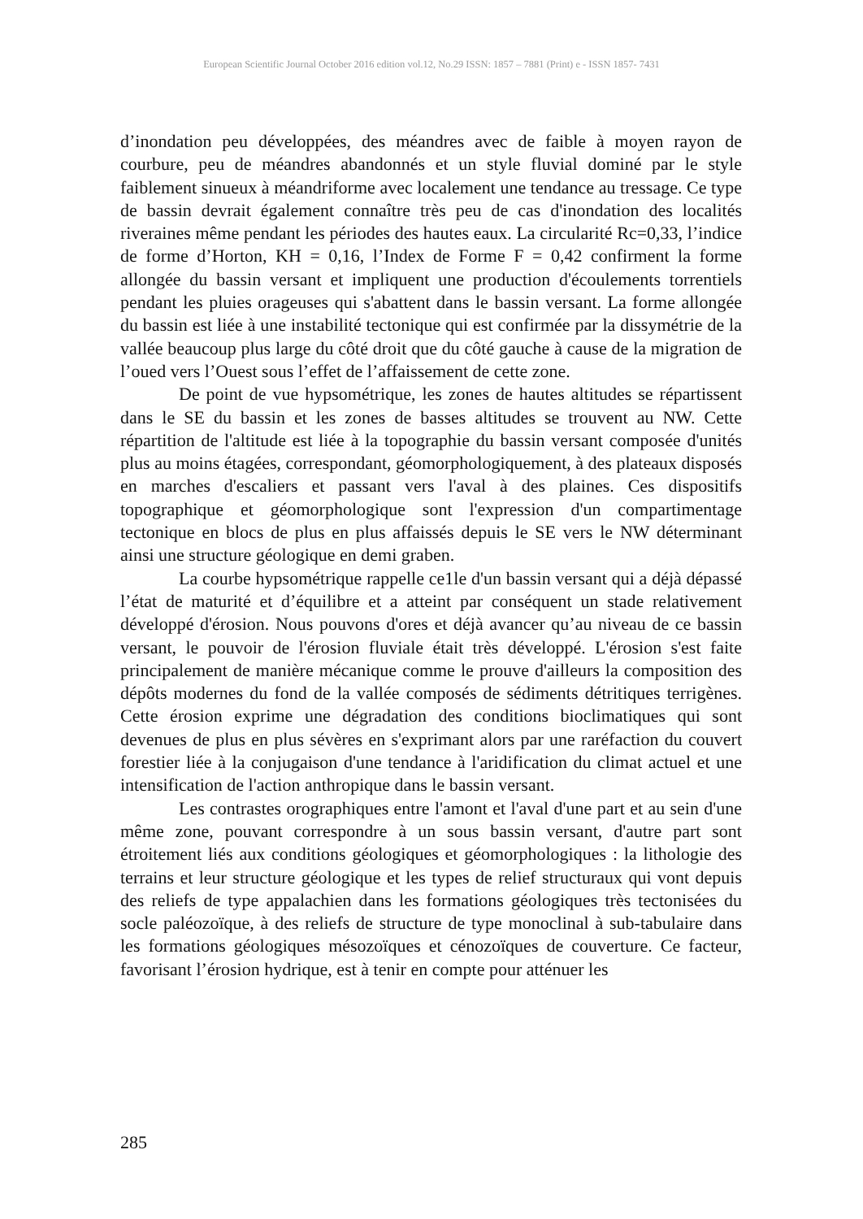European Scientific Journal October 2016 edition vol.12, No.29 ISSN: 1857 – 7881 (Print) e - ISSN 1857- 7431
d’inondation peu développées, des méandres avec de faible à moyen rayon de courbure, peu de méandres abandonnés et un style fluvial dominé par le style faiblement sinueux à méandriforme avec localement une tendance au tressage. Ce type de bassin devrait également connaître très peu de cas d'inondation des localités riveraines même pendant les périodes des hautes eaux. La circularité Rc=0,33, l’indice de forme d’Horton, KH = 0,16, l’Index de Forme F = 0,42 confirment la forme allongée du bassin versant et impliquent une production d'écoulements torrentiels pendant les pluies orageuses qui s'abattent dans le bassin versant. La forme allongée du bassin est liée à une instabilité tectonique qui est confirmée par la dissymétrie de la vallée beaucoup plus large du côté droit que du côté gauche à cause de la migration de l’oued vers l’Ouest sous l’effet de l’affaissement de cette zone.
De point de vue hypsométrique, les zones de hautes altitudes se répartissent dans le SE du bassin et les zones de basses altitudes se trouvent au NW. Cette répartition de l'altitude est liée à la topographie du bassin versant composée d'unités plus au moins étagées, correspondant, géomorphologiquement, à des plateaux disposés en marches d'escaliers et passant vers l'aval à des plaines. Ces dispositifs topographique et géomorphologique sont l'expression d'un compartimentage tectonique en blocs de plus en plus affaissés depuis le SE vers le NW déterminant ainsi une structure géologique en demi graben.
La courbe hypsométrique rappelle ce1le d'un bassin versant qui a déjà dépassé l’état de maturité et d’équilibre et a atteint par conséquent un stade relativement développé d'érosion. Nous pouvons d'ores et déjà avancer qu’au niveau de ce bassin versant, le pouvoir de l'érosion fluviale était très développé. L'érosion s'est faite principalement de manière mécanique comme le prouve d'ailleurs la composition des dépôts modernes du fond de la vallée composés de sédiments détritiques terrigènes. Cette érosion exprime une dégradation des conditions bioclimatiques qui sont devenues de plus en plus sévères en s'exprimant alors par une raréfaction du couvert forestier liée à la conjugaison d'une tendance à l'aridification du climat actuel et une intensification de l'action anthropique dans le bassin versant.
Les contrastes orographiques entre l'amont et l'aval d'une part et au sein d'une même zone, pouvant correspondre à un sous bassin versant, d'autre part sont étroitement liés aux conditions géologiques et géomorphologiques : la lithologie des terrains et leur structure géologique et les types de relief structuraux qui vont depuis des reliefs de type appalachien dans les formations géologiques très tectonisées du socle paléozoïque, à des reliefs de structure de type monoclinal à sub-tabulaire dans les formations géologiques mésozoïques et cénozoïques de couverture. Ce facteur, favorisant l’érosion hydrique, est à tenir en compte pour atténuer les
285